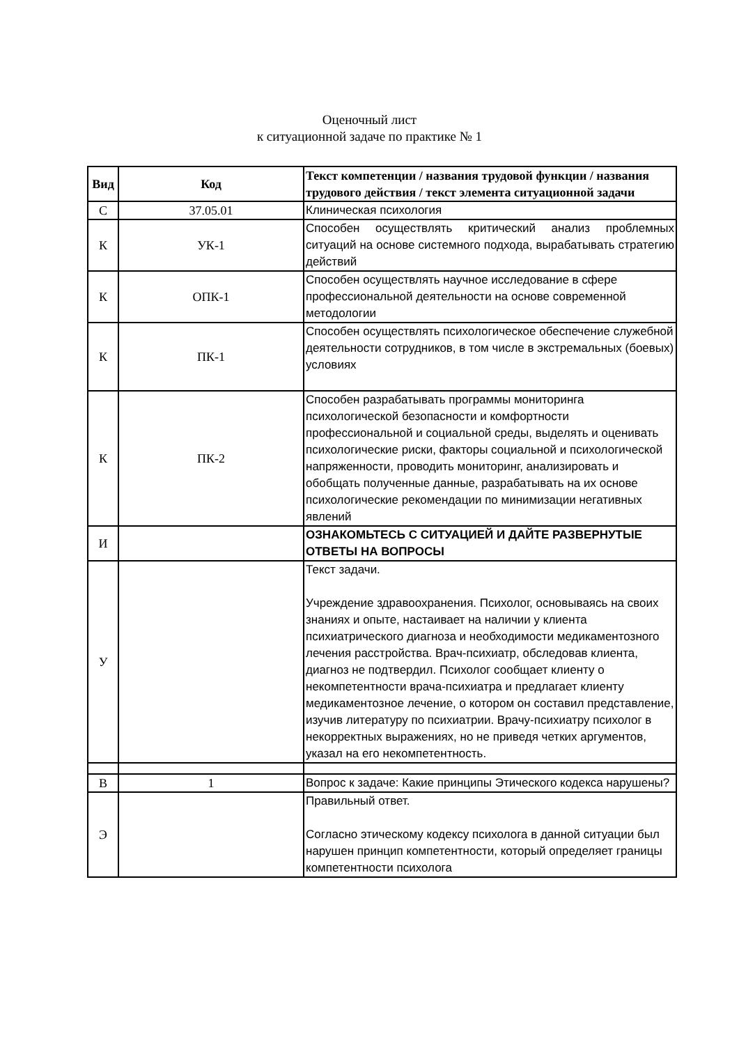Оценочный лист
к ситуационной задаче по практике № 1
| Вид | Код | Текст компетенции / названия трудовой функции / названия трудового действия / текст элемента ситуационной задачи |
| --- | --- | --- |
| С | 37.05.01 | Клиническая психология |
| К | УК-1 | Способен осуществлять критический анализ проблемных ситуаций на основе системного подхода, вырабатывать стратегию действий |
| К | ОПК-1 | Способен осуществлять научное исследование в сфере профессиональной деятельности на основе современной методологии |
| К | ПК-1 | Способен осуществлять психологическое обеспечение служебной деятельности сотрудников, в том числе в экстремальных (боевых) условиях |
| К | ПК-2 | Способен разрабатывать программы мониторинга психологической безопасности и комфортности профессиональной и социальной среды, выделять и оценивать психологические риски, факторы социальной и психологической напряженности, проводить мониторинг, анализировать и обобщать полученные данные, разрабатывать на их основе психологические рекомендации по минимизации негативных явлений |
| И | | ОЗНАКОМЬТЕСЬ С СИТУАЦИЕЙ И ДАЙТЕ РАЗВЕРНУТЫЕ ОТВЕТЫ НА ВОПРОСЫ |
| У | | Текст задачи. Учреждение здравоохранения. Психолог, основываясь на своих знаниях и опыте, настаивает на наличии у клиента психиатрического диагноза и необходимости медикаментозного лечения расстройства. Врач-психиатр, обследовав клиента, диагноз не подтвердил. Психолог сообщает клиенту о некомпетентности врача-психиатра и предлагает клиенту медикаментозное лечение, о котором он составил представление, изучив литературу по психиатрии. Врачу-психиатру психолог в некорректных выражениях, но не приведя четких аргументов, указал на его некомпетентность. |
| В | 1 | Вопрос к задаче: Какие принципы Этического кодекса нарушены? |
| Э | | Правильный ответ. Согласно этическому кодексу психолога в данной ситуации был нарушен принцип компетентности, который определяет границы компетентности психолога |